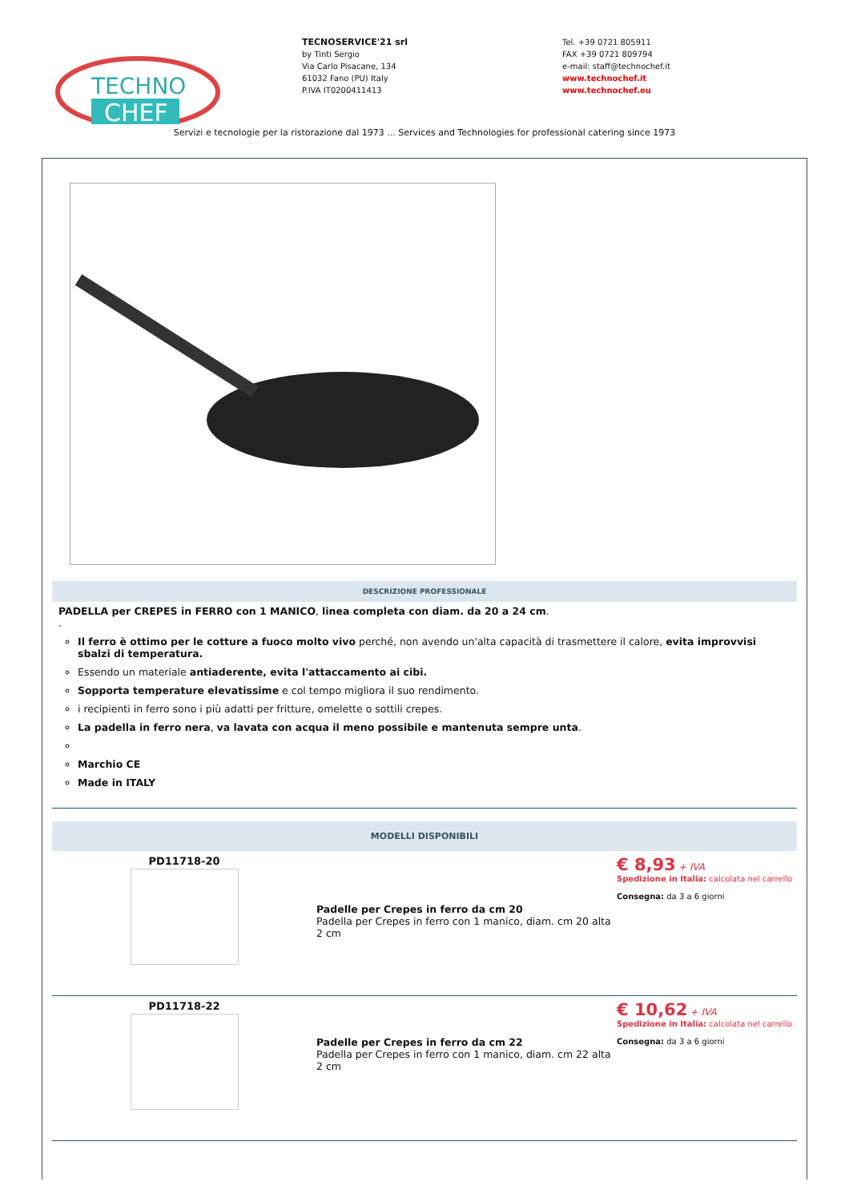TECHNO
CHEF
TECNOSERVICE'21 srl
by Tinti Sergio
Via Carlo Pisacane, 134
61032 Fano (PU) Italy
P.IVA IT0200411413
Tel. +39 0721 805911
FAX +39 0721 809794
e-mail: staff@technochef.it
www.technochef.it
www.technochef.eu
Servizi e tecnologie per la ristorazione dal 1973 ... Services and Technologies for professional catering since 1973
DESCRIZIONE PROFESSIONALE
PADELLA per CREPES in FERRO con 1 MANICO, linea completa con diam. da 20 a 24 cm.
.
Il ferro è ottimo per le cotture a fuoco molto vivo perché, non avendo un'alta capacità di trasmettere il calore, evita improvvisi sbalzi di temperatura.
Essendo un materiale antiaderente, evita l'attaccamento ai cibi.
Sopporta temperature elevatissime e col tempo migliora il suo rendimento.
i recipienti in ferro sono i più adatti per fritture, omelette o sottili crepes.
La padella in ferro nera, va lavata con acqua il meno possibile e mantenuta sempre unta.
Marchio CE
Made in ITALY
MODELLI DISPONIBILI
PD11718-20
Padelle per Crepes in ferro da cm 20
Padella per Crepes in ferro con 1 manico, diam. cm 20 alta 2 cm
€ 8,93 + IVA
Spedizione in Italia: calcolata nel carrello
Consegna: da 3 a 6 giorni
PD11718-22
Padelle per Crepes in ferro da cm 22
Padella per Crepes in ferro con 1 manico, diam. cm 22 alta 2 cm
€ 10,62 + IVA
Spedizione in Italia: calcolata nel carrello
Consegna: da 3 a 6 giorni